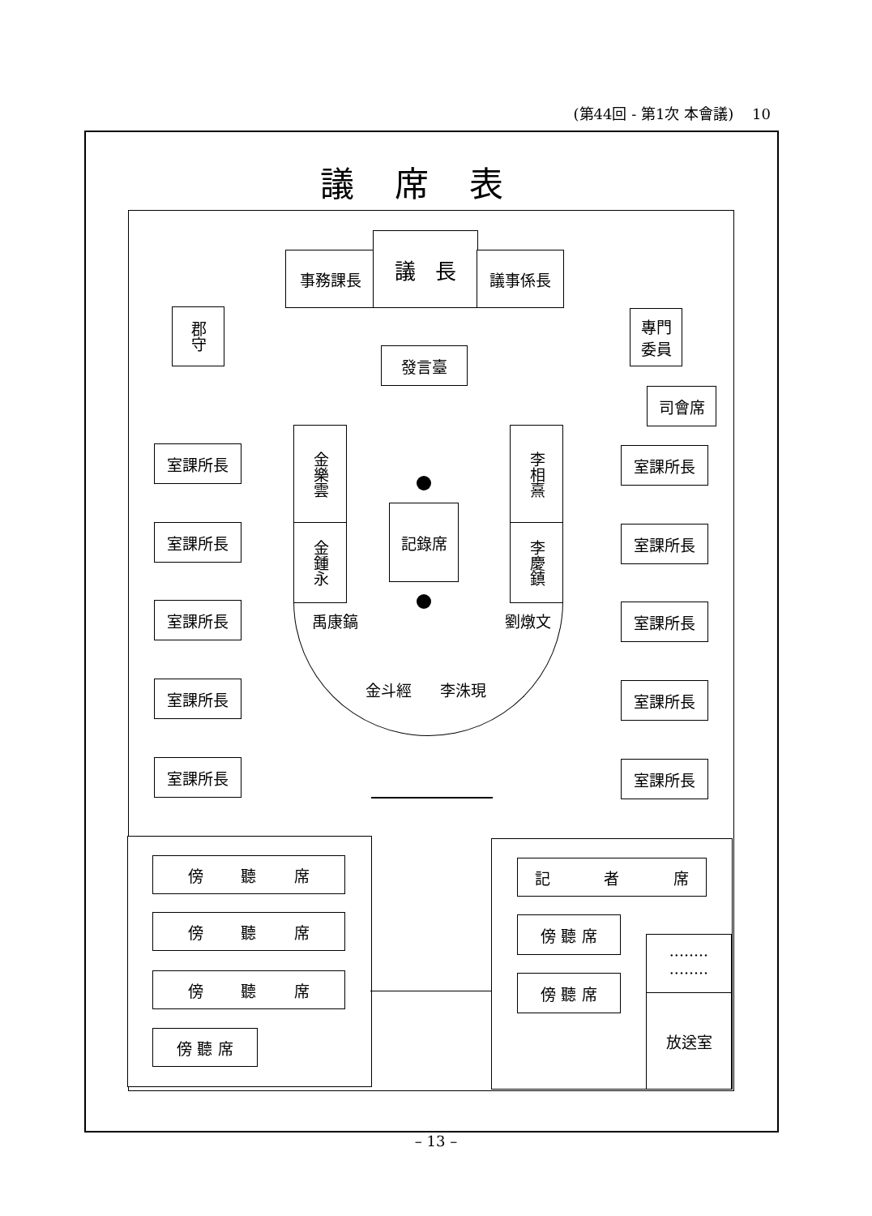(第44回 - 第1次 本會議) 10
議席表
事務課長
議 長
議事係長
郡守
專門
委員
發言臺
司會席
金樂雲
金鍾永
李相熹
李慶鎮
記錄席
禹康鎬
金斗經 李洙現
劉燉文
室課所長
室課所長
室課所長
室課所長
室課所長
室課所長
室課所長
室課所長
室課所長
室課所長
傍 聽 席
傍 聽 席
傍 聽 席
傍 聽 席
記 者 席
傍 聽 席
傍 聽 席
········
········
放送室
– 13 –